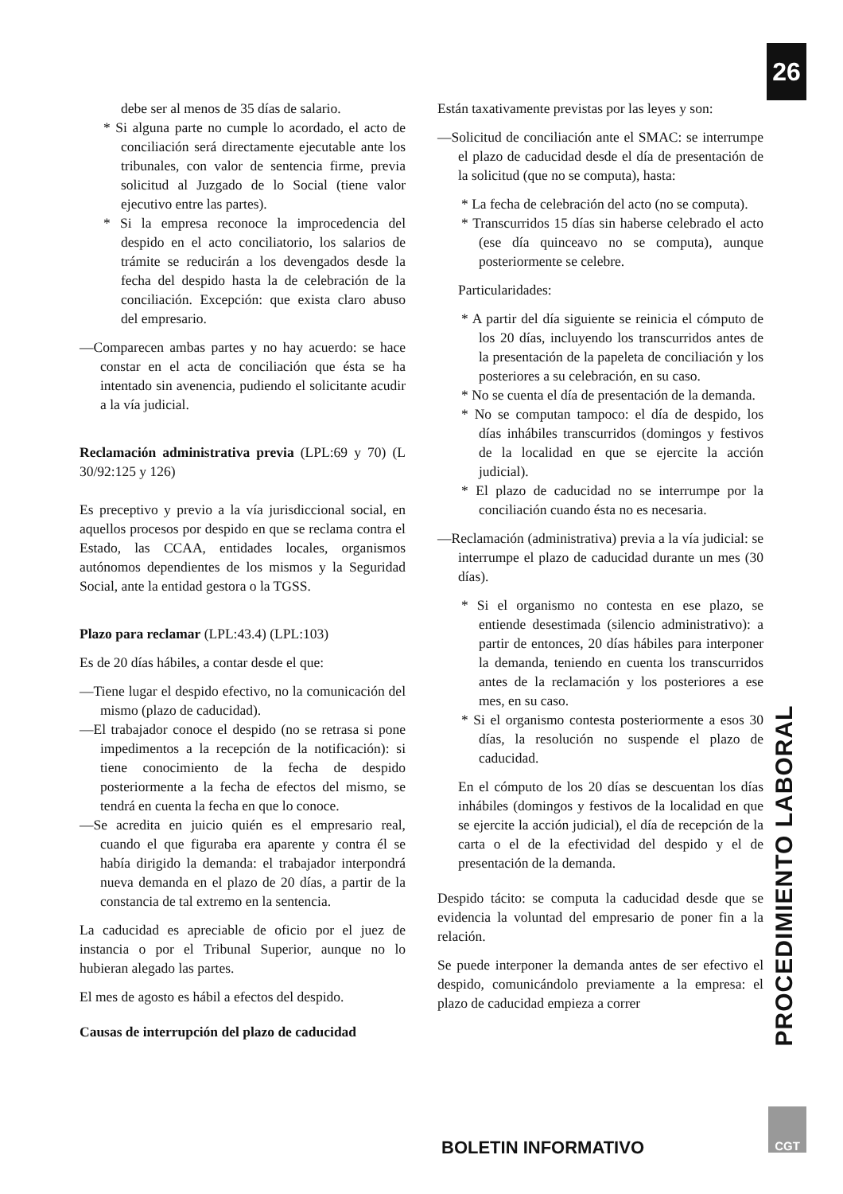26
debe ser al menos de 35 días de salario.
* Si alguna parte no cumple lo acordado, el acto de conciliación será directamente ejecutable ante los tribunales, con valor de sentencia firme, previa solicitud al Juzgado de lo Social (tiene valor ejecutivo entre las partes).
* Si la empresa reconoce la improcedencia del despido en el acto conciliatorio, los salarios de trámite se reducirán a los devengados desde la fecha del despido hasta la de celebración de la conciliación. Excepción: que exista claro abuso del empresario.
—Comparecen ambas partes y no hay acuerdo: se hace constar en el acta de conciliación que ésta se ha intentado sin avenencia, pudiendo el solicitante acudir a la vía judicial.
Reclamación administrativa previa (LPL:69 y 70) (L 30/92:125 y 126)
Es preceptivo y previo a la vía jurisdiccional social, en aquellos procesos por despido en que se reclama contra el Estado, las CCAA, entidades locales, organismos autónomos dependientes de los mismos y la Seguridad Social, ante la entidad gestora o la TGSS.
Plazo para reclamar (LPL:43.4) (LPL:103)
Es de 20 días hábiles, a contar desde el que:
—Tiene lugar el despido efectivo, no la comunicación del mismo (plazo de caducidad).
—El trabajador conoce el despido (no se retrasa si pone impedimentos a la recepción de la notificación): si tiene conocimiento de la fecha de despido posteriormente a la fecha de efectos del mismo, se tendrá en cuenta la fecha en que lo conoce.
—Se acredita en juicio quién es el empresario real, cuando el que figuraba era aparente y contra él se había dirigido la demanda: el trabajador interpondrá nueva demanda en el plazo de 20 días, a partir de la constancia de tal extremo en la sentencia.
La caducidad es apreciable de oficio por el juez de instancia o por el Tribunal Superior, aunque no lo hubieran alegado las partes.
El mes de agosto es hábil a efectos del despido.
Causas de interrupción del plazo de caducidad
Están taxativamente previstas por las leyes y son:
—Solicitud de conciliación ante el SMAC: se interrumpe el plazo de caducidad desde el día de presentación de la solicitud (que no se computa), hasta:
* La fecha de celebración del acto (no se computa).
* Transcurridos 15 días sin haberse celebrado el acto (ese día quinceavo no se computa), aunque posteriormente se celebre.
Particularidades:
* A partir del día siguiente se reinicia el cómputo de los 20 días, incluyendo los transcurridos antes de la presentación de la papeleta de conciliación y los posteriores a su celebración, en su caso.
* No se cuenta el día de presentación de la demanda.
* No se computan tampoco: el día de despido, los días inhábiles transcurridos (domingos y festivos de la localidad en que se ejercite la acción judicial).
* El plazo de caducidad no se interrumpe por la conciliación cuando ésta no es necesaria.
—Reclamación (administrativa) previa a la vía judicial: se interrumpe el plazo de caducidad durante un mes (30 días).
* Si el organismo no contesta en ese plazo, se entiende desestimada (silencio administrativo): a partir de entonces, 20 días hábiles para interponer la demanda, teniendo en cuenta los transcurridos antes de la reclamación y los posteriores a ese mes, en su caso.
* Si el organismo contesta posteriormente a esos 30 días, la resolución no suspende el plazo de caducidad.
En el cómputo de los 20 días se descuentan los días inhábiles (domingos y festivos de la localidad en que se ejercite la acción judicial), el día de recepción de la carta o el de la efectividad del despido y el de presentación de la demanda.
Despido tácito: se computa la caducidad desde que se evidencia la voluntad del empresario de poner fin a la relación.
Se puede interponer la demanda antes de ser efectivo el despido, comunicándolo previamente a la empresa: el plazo de caducidad empieza a correr
PROCEDIMIENTO LABORAL
BOLETIN INFORMATIVO
CGT